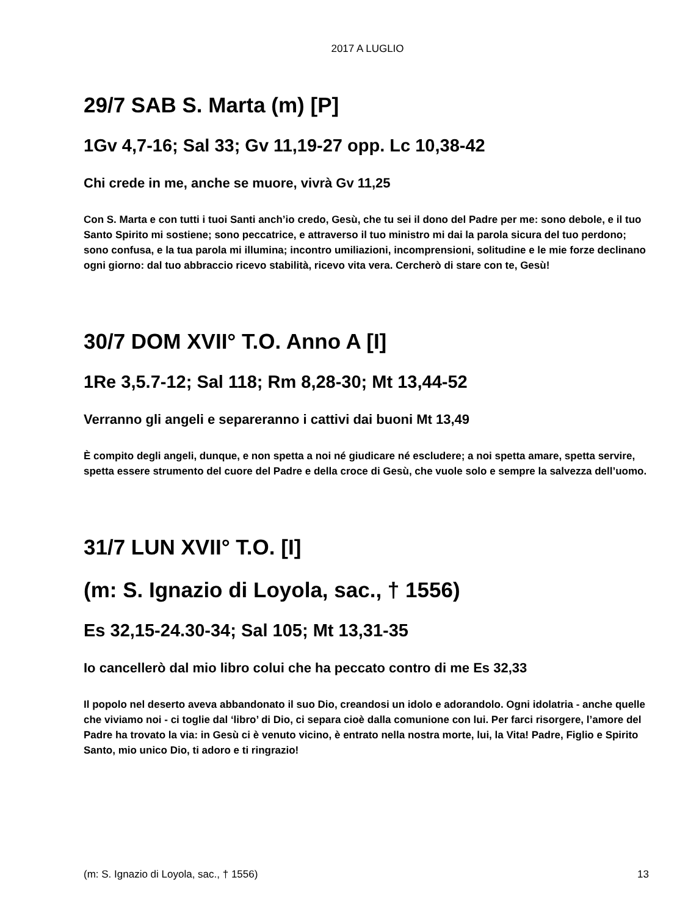2017 A LUGLIO
29/7 SAB S. Marta (m) [P]
1Gv 4,7-16; Sal 33; Gv 11,19-27 opp. Lc 10,38-42
Chi crede in me, anche se muore, vivrà Gv 11,25
Con S. Marta e con tutti i tuoi Santi anch’io credo, Gesù, che tu sei il dono del Padre per me: sono debole, e il tuo Santo Spirito mi sostiene; sono peccatrice, e attraverso il tuo ministro mi dai la parola sicura del tuo perdono; sono confusa, e la tua parola mi illumina; incontro umiliazioni, incomprensioni, solitudine e le mie forze declinano ogni giorno: dal tuo abbraccio ricevo stabilità, ricevo vita vera. Cercherò di stare con te, Gesù!
30/7 DOM XVII° T.O. Anno A [I]
1Re 3,5.7-12; Sal 118; Rm 8,28-30; Mt 13,44-52
Verranno gli angeli e separeranno i cattivi dai buoni Mt 13,49
È compito degli angeli, dunque, e non spetta a noi né giudicare né escludere; a noi spetta amare, spetta servire, spetta essere strumento del cuore del Padre e della croce di Gesù, che vuole solo e sempre la salvezza dell’uomo.
31/7 LUN XVII° T.O. [I]
(m: S. Ignazio di Loyola, sac., † 1556)
Es 32,15-24.30-34; Sal 105; Mt 13,31-35
Io cancellerò dal mio libro colui che ha peccato contro di me Es 32,33
Il popolo nel deserto aveva abbandonato il suo Dio, creandosi un idolo e adorandolo. Ogni idolatria - anche quelle che viviamo noi - ci toglie dal ‘libro’ di Dio, ci separa cioè dalla comunione con lui. Per farci risorgere, l’amore del Padre ha trovato la via: in Gesù ci è venuto vicino, è entrato nella nostra morte, lui, la Vita! Padre, Figlio e Spirito Santo, mio unico Dio, ti adoro e ti ringrazio!
(m: S. Ignazio di Loyola, sac., † 1556) 13